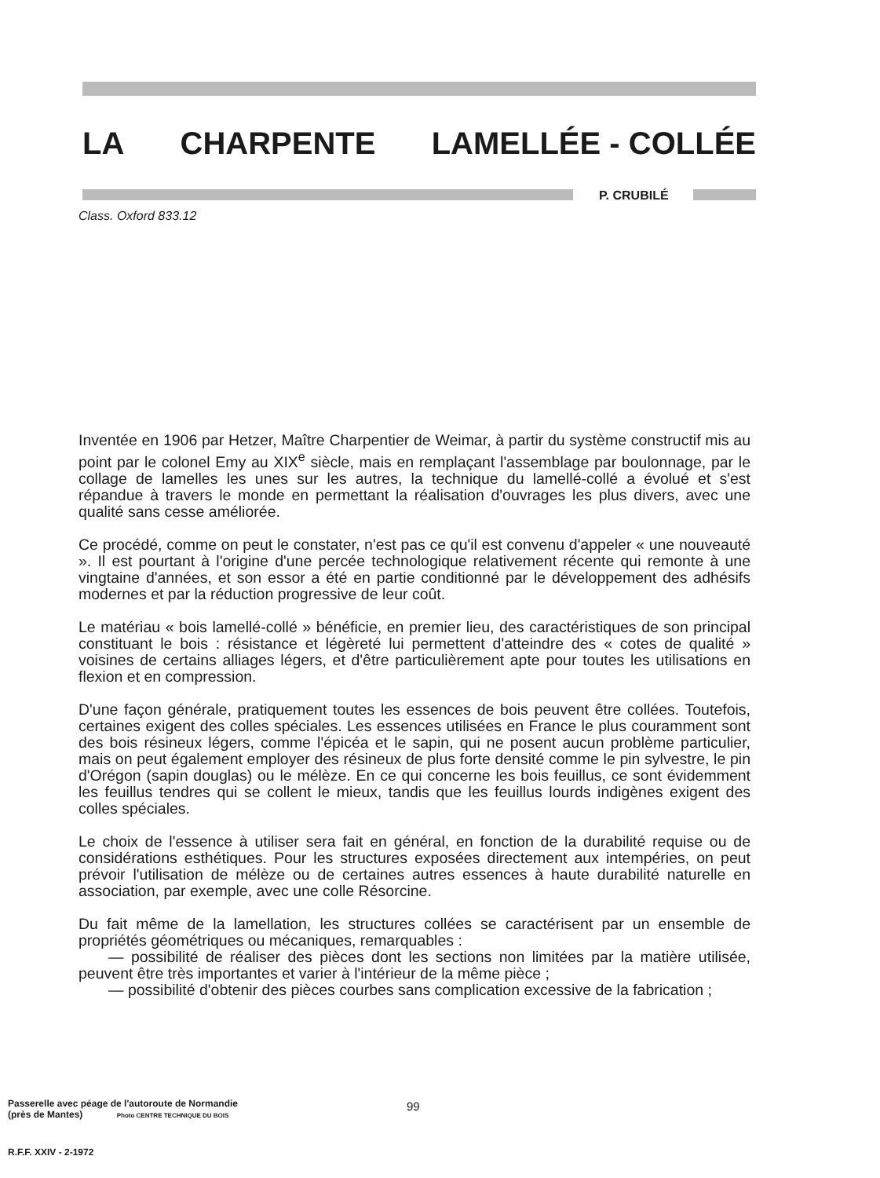LA CHARPENTE LAMELLÉE - COLLÉE
P. CRUBILÉ
Class. Oxford 833.12
Inventée en 1906 par Hetzer, Maître Charpentier de Weimar, à partir du système constructif mis au point par le colonel Emy au XIX<sup>e</sup> siècle, mais en remplaçant l'assemblage par boulonnage, par le collage de lamelles les unes sur les autres, la technique du lamellé-collé a évolué et s'est répandue à travers le monde en permettant la réalisation d'ouvrages les plus divers, avec une qualité sans cesse améliorée.
Ce procédé, comme on peut le constater, n'est pas ce qu'il est convenu d'appeler « une nouveauté ». Il est pourtant à l'origine d'une percée technologique relativement récente qui remonte à une vingtaine d'années, et son essor a été en partie conditionné par le développement des adhésifs modernes et par la réduction progressive de leur coût.
Le matériau « bois lamellé-collé » bénéficie, en premier lieu, des caractéristiques de son principal constituant le bois : résistance et légèreté lui permettent d'atteindre des « cotes de qualité » voisines de certains alliages légers, et d'être particulièrement apte pour toutes les utilisations en flexion et en compression.
D'une façon générale, pratiquement toutes les essences de bois peuvent être collées. Toutefois, certaines exigent des colles spéciales. Les essences utilisées en France le plus couramment sont des bois résineux légers, comme l'épicéa et le sapin, qui ne posent aucun problème particulier, mais on peut également employer des résineux de plus forte densité comme le pin sylvestre, le pin d'Orégon (sapin douglas) ou le mélèze. En ce qui concerne les bois feuillus, ce sont évidemment les feuillus tendres qui se collent le mieux, tandis que les feuillus lourds indigènes exigent des colles spéciales.
Le choix de l'essence à utiliser sera fait en général, en fonction de la durabilité requise ou de considérations esthétiques. Pour les structures exposées directement aux intempéries, on peut prévoir l'utilisation de mélèze ou de certaines autres essences à haute durabilité naturelle en association, par exemple, avec une colle Résorcine.
Du fait même de la lamellation, les structures collées se caractérisent par un ensemble de propriétés géométriques ou mécaniques, remarquables :
— possibilité de réaliser des pièces dont les sections non limitées par la matière utilisée, peuvent être très importantes et varier à l'intérieur de la même pièce ;
— possibilité d'obtenir des pièces courbes sans complication excessive de la fabrication ;
Passerelle avec péage de l'autoroute de Normandie
(près de Mantes) Photo CENTRE TECHNIQUE DU BOIS
99
R.F.F. XXIV - 2-1972